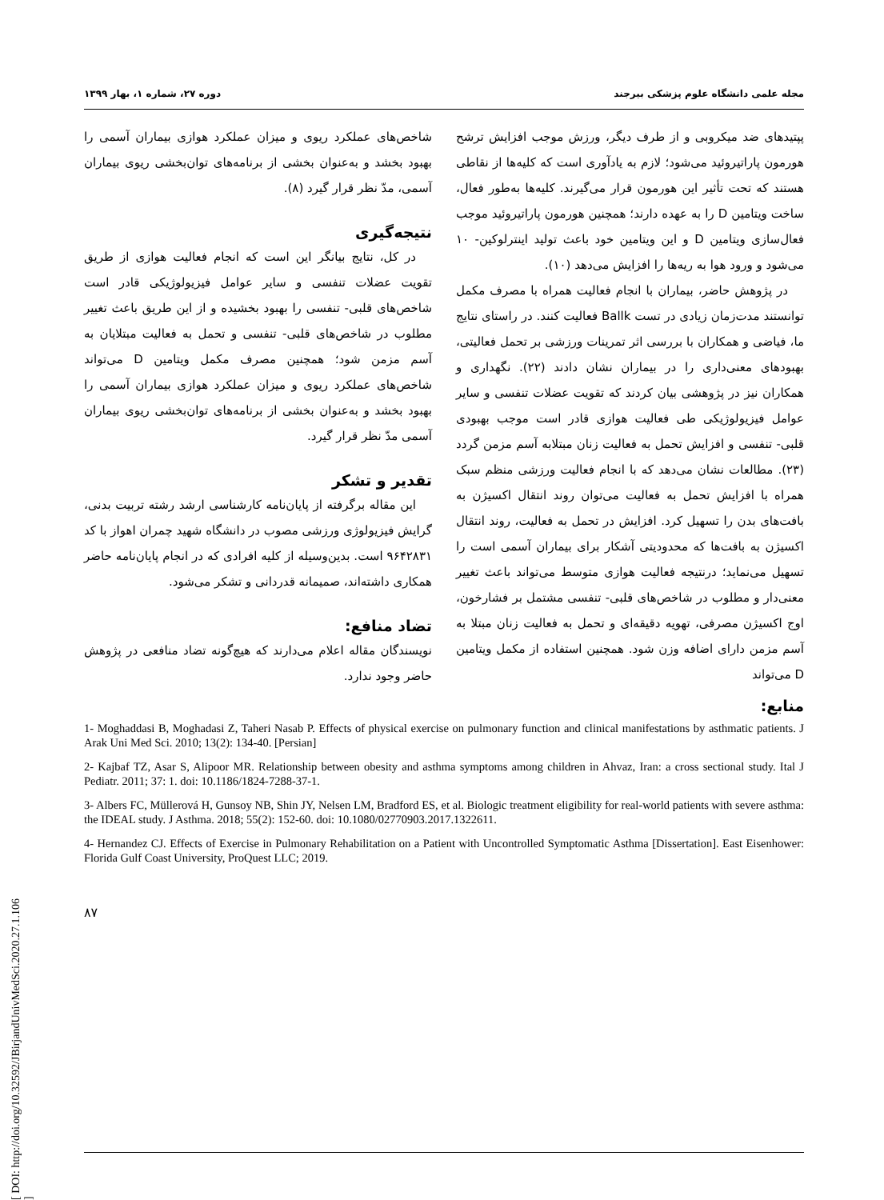مجله علمی دانشگاه علوم پزشکی بیرجند دوره ۲۷، شماره ۱، بهار ۱۳۹۹
پپتیدهای ضد میکروبی و از طرف دیگر، ورزش موجب افزایش ترشح هورمون پاراتیروئید می‌شود؛ لازم به یادآوری است که کلیه‌ها از نقاطی هستند که تحت تأثیر این هورمون قرار می‌گیرند. کلیه‌ها به‌طور فعال، ساخت ویتامین D را به عهده دارند؛ همچنین هورمون پاراتیروئید موجب فعال‌سازی ویتامین D و این ویتامین خود باعث تولید اینترلوکین- ۱۰ می‌شود و ورود هوا به ریه‌ها را افزایش می‌دهد (۱۰).
در پژوهش حاضر، بیماران با انجام فعالیت همراه با مصرف مکمل توانستند مدت‌زمان زیادی در تست Ballk فعالیت کنند. در راستای نتایج ما، فیاضی و همکاران با بررسی اثر تمرینات ورزشی بر تحمل فعالیتی، بهبودهای معنی‌داری را در بیماران نشان دادند (۲۲). نگهداری و همکاران نیز در پژوهشی بیان کردند که تقویت عضلات تنفسی و سایر عوامل فیزیولوژیکی طی فعالیت هوازی قادر است موجب بهبودی قلبی- تنفسی و افزایش تحمل به فعالیت زنان مبتلابه آسم مزمن گردد (۲۳). مطالعات نشان می‌دهد که با انجام فعالیت ورزشی منظم سبک همراه با افزایش تحمل به فعالیت می‌توان روند انتقال اکسیژن به بافت‌های بدن را تسهیل کرد. افزایش در تحمل به فعالیت، روند انتقال اکسیژن به بافت‌ها که محدودیتی آشکار برای بیماران آسمی است را تسهیل می‌نماید؛ درنتیجه فعالیت هوازی متوسط می‌تواند باعث تغییر معنی‌دار و مطلوب در شاخص‌های قلبی- تنفسی مشتمل بر فشارخون، اوج اکسیژن مصرفی، تهویه دقیقه‌ای و تحمل به فعالیت زنان مبتلا به آسم مزمن دارای اضافه وزن شود. همچنین استفاده از مکمل ویتامین D می‌تواند
شاخص‌های عملکرد ریوی و میزان عملکرد هوازی بیماران آسمی را بهبود بخشد و به‌عنوان بخشی از برنامه‌های توان‌بخشی ریوی بیماران آسمی، مدّ نظر قرار گیرد (۸).
نتیجه‌گیری
در کل، نتایج بیانگر این است که انجام فعالیت هوازی از طریق تقویت عضلات تنفسی و سایر عوامل فیزیولوژیکی قادر است شاخص‌های قلبی- تنفسی را بهبود بخشیده و از این طریق باعث تغییر مطلوب در شاخص‌های قلبی- تنفسی و تحمل به فعالیت مبتلایان به آسم مزمن شود؛ همچنین مصرف مکمل ویتامین D می‌تواند شاخص‌های عملکرد ریوی و میزان عملکرد هوازی بیماران آسمی را بهبود بخشد و به‌عنوان بخشی از برنامه‌های توان‌بخشی ریوی بیماران آسمی مدّ نظر قرار گیرد.
تقدیر و تشکر
این مقاله برگرفته از پایان‌نامه کارشناسی ارشد رشته تربیت بدنی، گرایش فیزیولوژی ورزشی مصوب در دانشگاه شهید چمران اهواز با کد ۹۶۴۲۸۳۱ است. بدین‌وسیله از کلیه افرادی که در انجام پایان‌نامه حاضر همکاری داشته‌اند، صمیمانه قدردانی و تشکر می‌شود.
تضاد منافع:
نویسندگان مقاله اعلام می‌دارند که هیچ‌گونه تضاد منافعی در پژوهش حاضر وجود ندارد.
منابع:
1- Moghaddasi B, Moghadasi Z, Taheri Nasab P. Effects of physical exercise on pulmonary function and clinical manifestations by asthmatic patients. J Arak Uni Med Sci. 2010; 13(2): 134-40. [Persian]
2- Kajbaf TZ, Asar S, Alipoor MR. Relationship between obesity and asthma symptoms among children in Ahvaz, Iran: a cross sectional study. Ital J Pediatr. 2011; 37: 1. doi: 10.1186/1824-7288-37-1.
3- Albers FC, Müllerová H, Gunsoy NB, Shin JY, Nelsen LM, Bradford ES, et al. Biologic treatment eligibility for real-world patients with severe asthma: the IDEAL study. J Asthma. 2018; 55(2): 152-60. doi: 10.1080/02770903.2017.1322611.
4- Hernandez CJ. Effects of Exercise in Pulmonary Rehabilitation on a Patient with Uncontrolled Symptomatic Asthma [Dissertation]. East Eisenhower: Florida Gulf Coast University, ProQuest LLC; 2019.
۸۷
[ DOI: http://doi.org/10.32592/JBirjandUnivMedSci.2020.27.1.106 ]